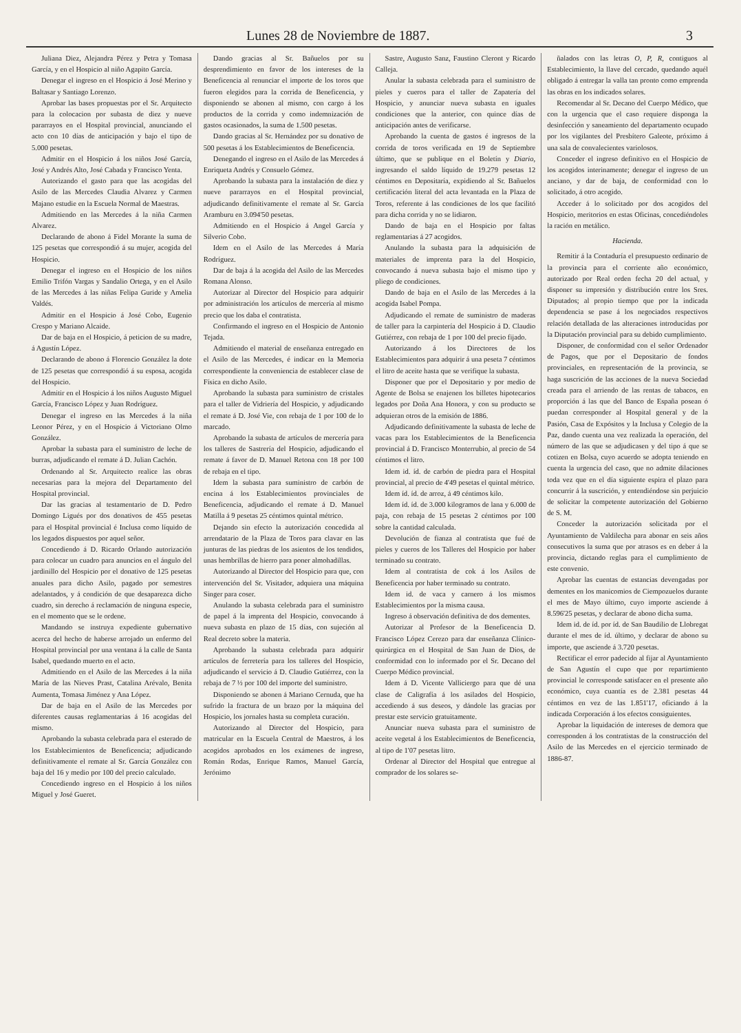Lunes 28 de Noviembre de 1887. 3
Juliana Diez, Alejandra Pérez y Petra y Tomasa García, y en el Hospicio al niño Agapito García.
Denegar el ingreso en el Hospicio á José Merino y Baltasar y Santiago Lorenzo.
Aprobar las bases propuestas por el Sr. Arquitecto para la colocacion por subasta de diez y nueve pararrayos en el Hospital provincial, anunciando el acto con 10 días de anticipación y bajo el tipo de 5.000 pesetas.
Admitir en el Hospicio á los niños José García, José y Andrés Alto, José Cabada y Francisco Yenta.
Autorizando el gasto para que las acogidas del Asilo de las Mercedes Claudia Alvarez y Carmen Majano estudie en la Escuela Normal de Maestras.
Admitiendo en las Mercedes á la niña Carmen Alvarez.
Declarando de abono á Fidel Morante la suma de 125 pesetas que correspondió á su mujer, acogida del Hospicio.
Denegar el ingreso en el Hospicio de los niños Emilio Trifón Vargas y Sandalio Ortega, y en el Asilo de las Mercedes á las niñas Felipa Guride y Amelia Valdés.
Admitir en el Hospicio á José Cobo, Eugenio Crespo y Mariano Alcaide.
Dar de baja en el Hospicio, á peticion de su madre, á Agustín López.
Declarando de abono á Florencio González la dote de 125 pesetas que correspondió á su esposa, acogida del Hospicio.
Admitir en el Hospicio á los niños Augusto Miguel García, Francisco López y Juan Rodríguez.
Denegar el ingreso en las Mercedes á la niña Leonor Pérez, y en el Hospicio á Victoriano Olmo González.
Aprobar la subasta para el suministro de leche de burras, adjudicando el remate á D. Julian Cachón.
Ordenando al Sr. Arquitecto realice las obras necesarias para la mejora del Departamento del Hospital provincial.
Dar las gracias al testamentario de D. Pedro Domingo Ligués por dos donativos de 455 pesetas para el Hospital provincial é Inclusa como líquido de los legados dispuestos por aquel señor.
Concediendo á D. Ricardo Orlando autorización para colocar un cuadro para anuncios en el ángulo del jardinillo del Hospicio por el donativo de 125 pesetas anuales para dicho Asilo, pagado por semestres adelantados, y á condición de que desaparezca dicho cuadro, sin derecho á reclamación de ninguna especie, en el momento que se le ordene.
Mandando se instruya expediente gubernativo acerca del hecho de haberse arrojado un enfermo del Hospital provincial por una ventana á la calle de Santa Isabel, quedando muerto en el acto.
Admitiendo en el Asilo de las Mercedes á la niña María de las Nieves Prast, Catalina Arévalo, Benita Aumenta, Tomasa Jiménez y Ana López.
Dar de baja en el Asilo de las Mercedes por diferentes causas reglamentarias á 16 acogidas del mismo.
Aprobando la subasta celebrada para el esterado de los Establecimientos de Beneficencia; adjudicando definitivamente el remate al Sr. García González con baja del 16 y medio por 100 del precio calculado.
Concediendo ingreso en el Hospicio á los niños Miguel y José Gueret.
Dando gracias al Sr. Bañuelos por su desprendimiento en favor de los intereses de la Beneficencia al renunciar el importe de los toros que fueron elegidos para la corrida de Beneficencia, y disponiendo se abonen al mismo, con cargo á los productos de la corrida y como indemnización de gastos ocasionados, la suma de 1.500 pesetas.
Dando gracias al Sr. Hernández por su donativo de 500 pesetas á los Establecimientos de Beneficencia.
Denegando el ingreso en el Asilo de las Mercedes á Enriqueta Andrés y Consuelo Gómez.
Aprobando la subasta para la instalación de diez y nueve pararrayos en el Hospital provincial, adjudicando definitivamente el remate al Sr. García Aramburu en 3.094'50 pesetas.
Admitiendo en el Hospicio á Angel García y Silverio Cobo.
Idem en el Asilo de las Mercedes á María Rodríguez.
Dar de baja á la acogida del Asilo de las Mercedes Romana Alonso.
Autorizar al Director del Hospicio para adquirir por administración los artículos de mercería al mismo precio que los daba el contratista.
Confirmando el ingreso en el Hospicio de Antonio Tejada.
Admitiendo el material de enseñanza entregado en el Asilo de las Mercedes, é indicar en la Memoria correspondiente la conveniencia de establecer clase de Física en dicho Asilo.
Aprobando la subasta para suministro de cristales para el taller de Vidriería del Hospicio, y adjudicando el remate á D. José Vie, con rebaja de 1 por 100 de lo marcado.
Aprobando la subasta de artículos de mercería para los talleres de Sastrería del Hospicio, adjudicando el remate á favor de D. Manuel Retona con 18 por 100 de rebaja en el tipo.
Idem la subasta para suministro de carbón de encina á los Establecimientos provinciales de Beneficencia, adjudicando el remate á D. Manuel Matilla á 9 pesetas 25 céntimos quintal métrico.
Dejando sin efecto la autorización concedida al arrendatario de la Plaza de Toros para clavar en las junturas de las piedras de los asientos de los tendidos, unas hembrillas de hierro para poner almohadillas.
Autorizando al Director del Hospicio para que, con intervención del Sr. Visitador, adquiera una máquina Singer para coser.
Anulando la subasta celebrada para el suministro de papel á la imprenta del Hospicio, convocando á nueva subasta en plazo de 15 días, con sujeción al Real decreto sobre la materia.
Aprobando la subasta celebrada para adquirir artículos de ferretería para los talleres del Hospicio, adjudicando el servicio á D. Claudio Gutiérrez, con la rebaja de 7 ½ por 100 del importe del suministro.
Disponiendo se abonen á Mariano Cernuda, que ha sufrido la fractura de un brazo por la máquina del Hospicio, los jornales hasta su completa curación.
Autorizando al Director del Hospicio, para matricular en la Escuela Central de Maestros, á los acogidos aprobados en los exámenes de ingreso, Román Rodas, Enrique Ramos, Manuel García, Jerónimo
Sastre, Augusto Sanz, Faustino Cleront y Ricardo Calleja.
Anular la subasta celebrada para el suministro de pieles y cueros para el taller de Zapatería del Hospicio, y anunciar nueva subasta en iguales condiciones que la anterior, con quince días de anticipación antes de verificarse.
Aprobando la cuenta de gastos é ingresos de la corrida de toros verificada en 19 de Septiembre último, que se publique en el Boletín y Diario, ingresando el saldo líquido de 19.279 pesetas 12 céntimos en Depositaría, expidiendo al Sr. Bañuelos certificación literal del acta levantada en la Plaza de Toros, referente á las condiciones de los que facilitó para dicha corrida y no se lidiaron.
Dando de baja en el Hospicio por faltas reglamentarias á 27 acogidos.
Anulando la subasta para la adquisición de materiales de imprenta para la del Hospicio, convocando á nueva subasta bajo el mismo tipo y pliego de condiciones.
Dando de baja en el Asilo de las Mercedes á la acogida Isabel Pompa.
Adjudicando el remate de suministro de maderas de taller para la carpintería del Hospicio á D. Claudio Gutiérrez, con rebaja de 1 por 100 del precio fijado.
Autorizando á los Directores de los Establecimientos para adquirir á una peseta 7 céntimos el litro de aceite hasta que se verifique la subasta.
Disponer que por el Depositario y por medio de Agente de Bolsa se enajenen los billetes hipotecarios legados por Doña Ana Honora, y con su producto se adquieran otros de la emisión de 1886.
Adjudicando definitivamente la subasta de leche de vacas para los Establecimientos de la Beneficencia provincial á D. Francisco Monterrubio, al precio de 54 céntimos el litro.
Idem id. íd. de carbón de piedra para el Hospital provincial, al precio de 4'49 pesetas el quintal métrico.
Idem íd. íd. de arroz, á 49 céntimos kilo.
Idem íd. íd. de 3.000 kilogramos de lana y 6.000 de paja, con rebaja de 15 pesetas 2 céntimos por 100 sobre la cantidad calculada.
Devolución de fianza al contratista que fué de pieles y cueros de los Talleres del Hospicio por haber terminado su contrato.
Idem al contratista de cok á los Asilos de Beneficencia por haber terminado su contrato.
Idem id. de vaca y carnero á los mismos Establecimientos por la misma causa.
Ingreso á observación definitiva de dos dementes.
Autorizar al Profesor de la Beneficencia D. Francisco López Cerezo para dar enseñanza Clínico-quirúrgica en el Hospital de San Juan de Dios, de conformidad con lo informado por el Sr. Decano del Cuerpo Médico provincial.
Idem á D. Vicente Valliciergo para que dé una clase de Caligrafía á los asilados del Hospicio, accediendo á sus deseos, y dándole las gracias por prestar este servicio gratuitamente.
Anunciar nueva subasta para el suministro de aceite vegetal á los Establecimientos de Beneficencia, al tipo de 1'07 pesetas litro.
Ordenar al Director del Hospital que entregue al comprador de los solares se-
ñalados con las letras O, P, R, contiguos al Establecimiento, la llave del cercado, quedando aquél obligado á entregar la valla tan pronto como emprenda las obras en los indicados solares.
Recomendar al Sr. Decano del Cuerpo Médico, que con la urgencia que el caso requiere disponga la desinfección y saneamiento del departamento ocupado por los vigilantes del Presbítero Galeote, próximo á una sala de convalecientes variolosos.
Conceder el ingreso definitivo en el Hospicio de los acogidos interinamente; denegar el ingreso de un anciano, y dar de baja, de conformidad con lo solicitado, á otro acogido.
Acceder á lo solicitado por dos acogidos del Hospicio, meritorios en estas Oficinas, concediéndoles la ración en metálico.
Hacienda.
Remitir á la Contaduría el presupuesto ordinario de la provincia para el corriente año económico, autorizado por Real orden fecha 20 del actual, y disponer su impresión y distribución entre los Sres. Diputados; al propio tiempo que por la indicada dependencia se pase á los negociados respectivos relación detallada de las alteraciones introducidas por la Diputación provincial para su debido cumplimiento.
Disponer, de conformidad con el señor Ordenador de Pagos, que por el Depositario de fondos provinciales, en representación de la provincia, se haga suscrición de las acciones de la nueva Sociedad creada para el arriendo de las rentas de tabacos, en proporción á las que del Banco de España posean ó puedan corresponder al Hospital general y de la Pasión, Casa de Expósitos y la Inclusa y Colegio de la Paz, dando cuenta una vez realizada la operación, del número de las que se adjudicasen y del tipo á que se cotizen en Bolsa, cuyo acuerdo se adopta teniendo en cuenta la urgencia del caso, que no admite dilaciones toda vez que en el día siguiente espira el plazo para concurrir á la suscrición, y entendiéndose sin perjuicio de solicitar la competente autorización del Gobierno de S. M.
Conceder la autorización solicitada por el Ayuntamiento de Valdilecha para abonar en seis años consecutivos la suma que por atrasos es en deber á la provincia, dictando reglas para el cumplimiento de este convenio.
Aprobar las cuentas de estancias devengadas por dementes en los manicomios de Ciempozuelos durante el mes de Mayo último, cuyo importe asciende á 8.596'25 pesetas, y declarar de abono dicha suma.
Idem id. de íd. por íd. de San Baudilio de Llobregat durante el mes de íd. último, y declarar de abono su importe, que asciende á 3.720 pesetas.
Rectificar el error padecido al fijar al Ayuntamiento de San Agustín el cupo que por repartimiento provincial le corresponde satisfacer en el presente año económico, cuya cuantía es de 2.381 pesetas 44 céntimos en vez de las 1.851'17, oficiando á la indicada Corporación á los efectos consiguientes.
Aprobar la liquidación de intereses de demora que corresponden á los contratistas de la construcción del Asilo de las Mercedes en el ejercicio terminado de 1886-87.